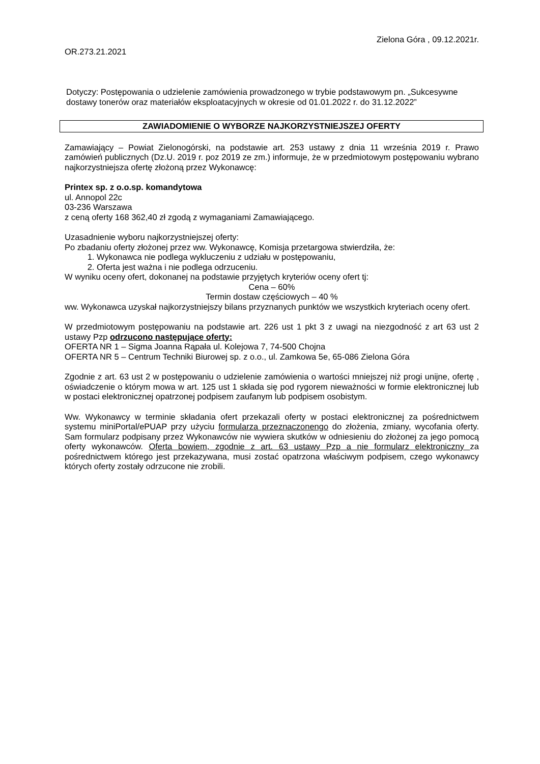Zielona Góra , 09.12.2021r.
OR.273.21.2021
Dotyczy: Postępowania o udzielenie zamówienia prowadzonego w trybie podstawowym pn. „Sukcesywne dostawy tonerów oraz materiałów eksploatacyjnych w okresie od 01.01.2022 r. do 31.12.2022”
ZAWIADOMIENIE O WYBORZE NAJKORZYSTNIEJSZEJ OFERTY
Zamawiający – Powiat Zielonogórski, na podstawie art. 253 ustawy z dnia 11 września 2019 r. Prawo zamówień publicznych (Dz.U. 2019 r. poz 2019 ze zm.) informuje, że w przedmiotowym postępowaniu wybrano najkorzystniejsza ofertę złożoną przez Wykonawcę:
Printex sp. z o.o.sp. komandytowa
ul. Annopol 22c
03-236 Warszawa
z ceną oferty 168 362,40 zł zgodą z wymaganiami Zamawiającego.
Uzasadnienie wyboru najkorzystniejszej oferty:
Po zbadaniu oferty złożonej przez ww. Wykonawcę, Komisja przetargowa stwierdziła, że:
1. Wykonawca nie podlega wykluczeniu z udziału w postępowaniu,
2. Oferta jest ważna i nie podlega odrzuceniu.
W wyniku oceny ofert, dokonanej na podstawie przyjętych kryteriów oceny ofert tj:
Cena – 60%
Termin dostaw częściowych – 40 %
ww. Wykonawca uzyskał najkorzystniejszy bilans przyznanych punktów we wszystkich kryteriach oceny ofert.
W przedmiotowym postępowaniu na podstawie art. 226 ust 1 pkt 3 z uwagi na niezgodność z art 63 ust 2 ustawy Pzp odrzucono następujące oferty:
OFERTA NR 1 – Sigma Joanna Rąpała ul. Kolejowa 7, 74-500 Chojna
OFERTA NR 5 – Centrum Techniki Biurowej sp. z o.o., ul. Zamkowa 5e, 65-086 Zielona Góra
Zgodnie z art. 63 ust 2 w postępowaniu o udzielenie zamówienia o wartości mniejszej niż progi unijne, ofertę , oświadczenie o którym mowa w art. 125 ust 1 składa się pod rygorem nieważności w formie elektronicznej lub w postaci elektronicznej opatrzonej podpisem zaufanym lub podpisem osobistym.
Ww. Wykonawcy w terminie składania ofert przekazali oferty w postaci elektronicznej za pośrednictwem systemu miniPortal/ePUAP przy użyciu formularza przeznaczonengo do złożenia, zmiany, wycofania oferty. Sam formularz podpisany przez Wykonawców nie wywiera skutków w odniesieniu do złożonej za jego pomocą oferty wykonawców. Oferta bowiem, zgodnie z art. 63 ustawy Pzp a nie formularz elektroniczny za pośrednictwem którego jest przekazywana, musi zostać opatrzona właściwym podpisem, czego wykonawcy których oferty zostały odrzucone nie zrobili.